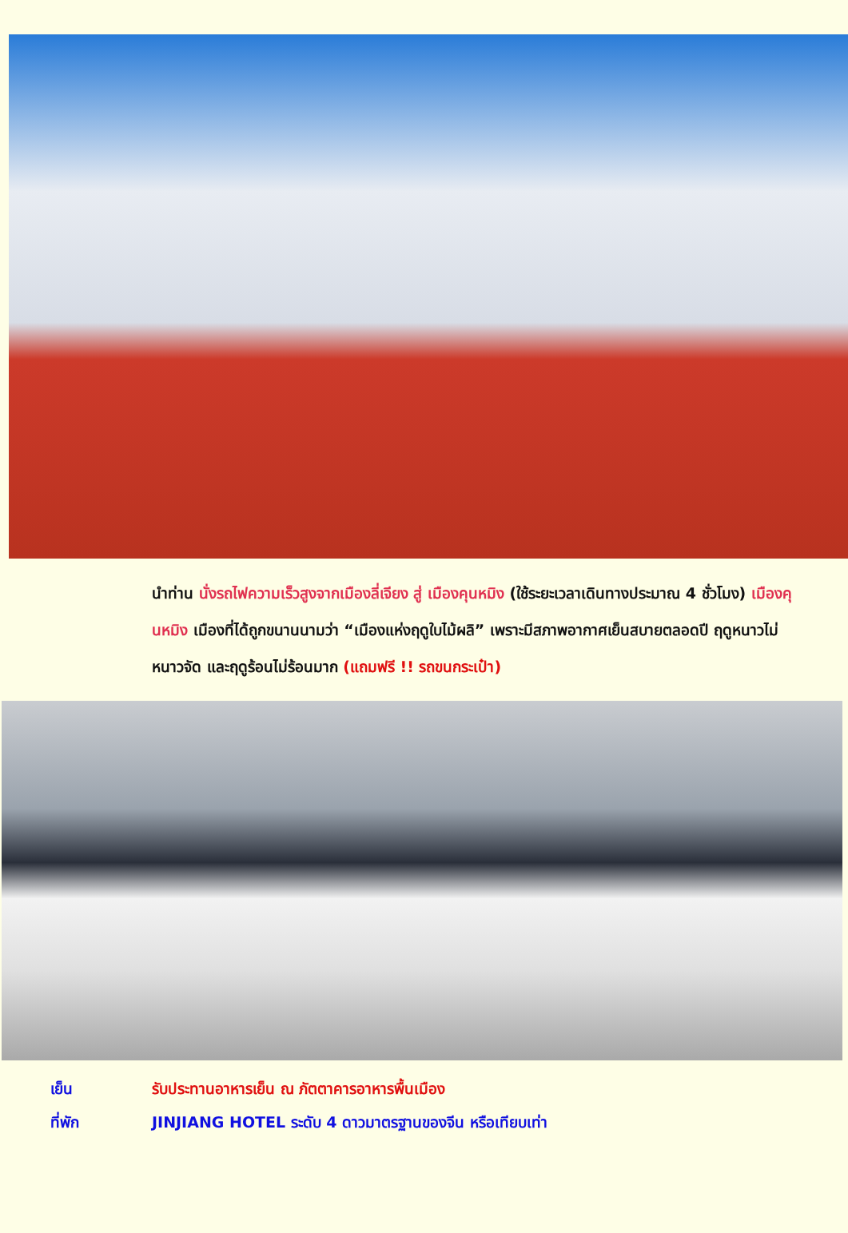นำท่าน นั่งรถไฟความเร็วสูงจากเมืองลี่เจียง สู่ เมืองคุนหมิง (ใช้ระยะเวลาเดินทางประมาณ 4 ชั่วโมง) เมืองคุนหมิง เมืองที่ได้ถูกขนานนามว่า “เมืองแห่งฤดูใบไม้ผลิ” เพราะมีสภาพอากาศเย็นสบายตลอดปี ฤดูหนาวไม่หนาวจัด และฤดูร้อนไม่ร้อนมาก (แถมฟรี !! รถขนกระเป๋า)
เย็น รับประทานอาหารเย็น ณ ภัตตาคารอาหารพื้นเมือง
ที่พัก JINJIANG HOTEL ระดับ 4 ดาวมาตรฐานของจีน หรือเทียบเท่า